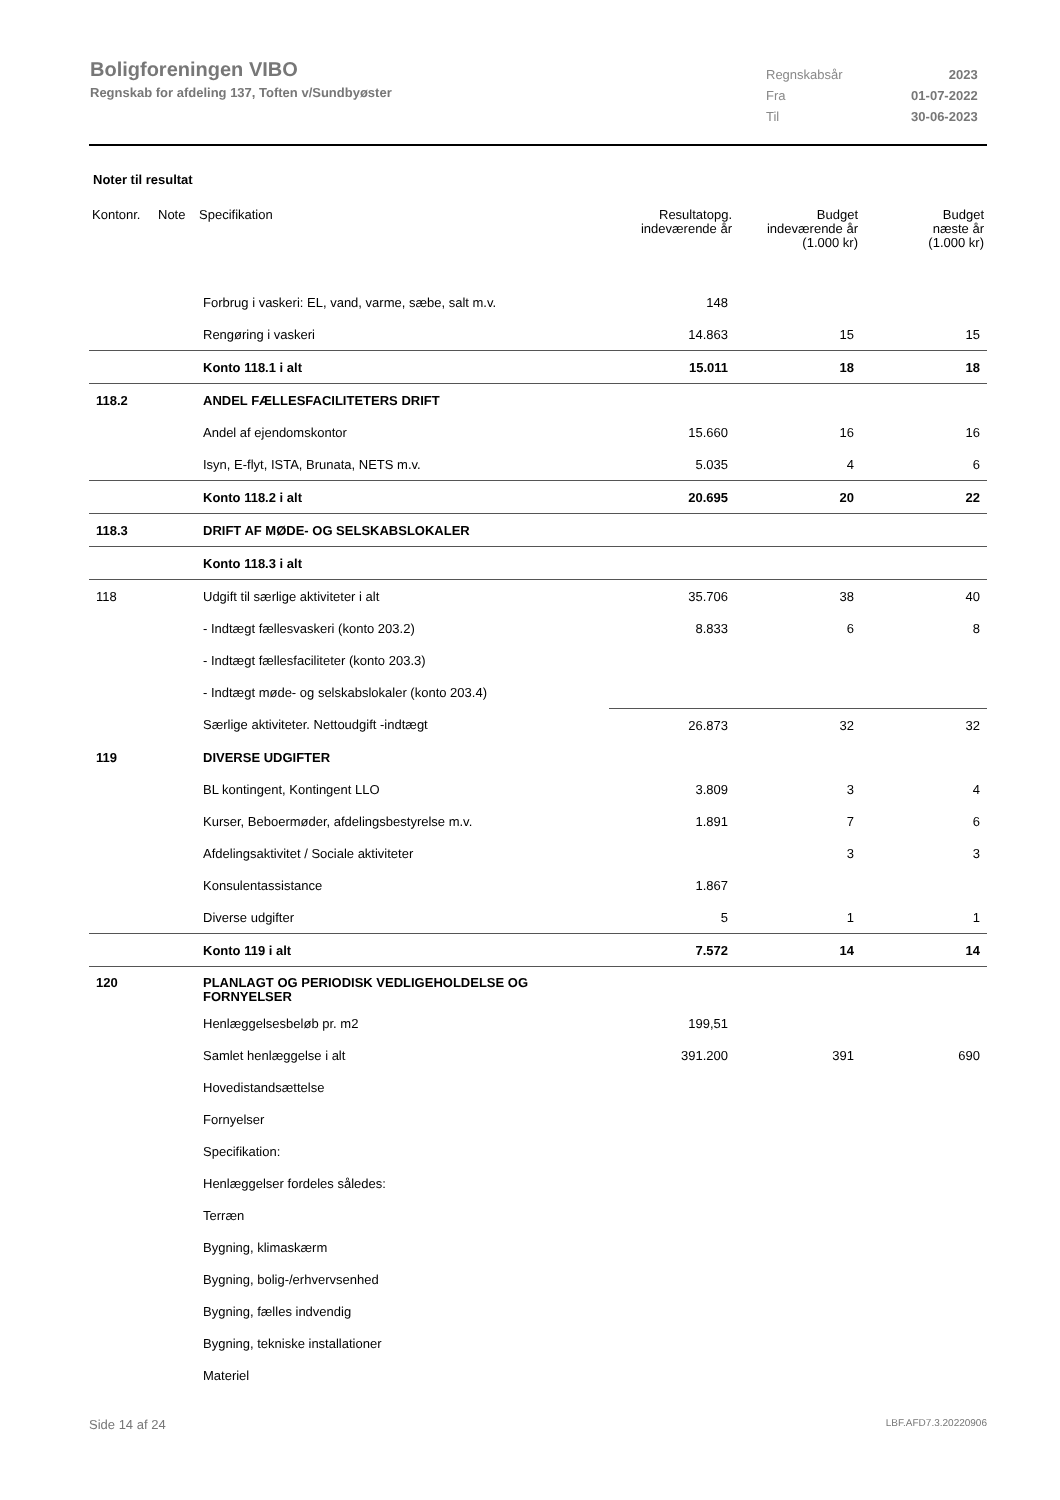Boligforeningen VIBO
Regnskab for afdeling 137, Toften v/Sundbyøster
| Regnskabsår | 2023 |
| Fra | 01-07-2022 |
| Til | 30-06-2023 |
Noter til resultat
| Kontonr. | Note | Specifikation | Resultatopg. indeværende år | Budget indeværende år (1.000 kr) | Budget næste år (1.000 kr) |
| --- | --- | --- | --- | --- | --- |
| | | Forbrug i vaskeri: EL, vand, varme, sæbe, salt m.v. | 148 | | |
| | | Rengøring i vaskeri | 14.863 | 15 | 15 |
| | | Konto 118.1 i alt | 15.011 | 18 | 18 |
| 118.2 | | ANDEL FÆLLESFACILITETERS DRIFT | | | |
| | | Andel af ejendomskontor | 15.660 | 16 | 16 |
| | | Isyn, E-flyt, ISTA, Brunata, NETS m.v. | 5.035 | 4 | 6 |
| | | Konto 118.2 i alt | 20.695 | 20 | 22 |
| 118.3 | | DRIFT AF MØDE- OG SELSKABSLOKALER | | | |
| | | Konto 118.3 i alt | | | |
| 118 | | Udgift til særlige aktiviteter i alt | 35.706 | 38 | 40 |
| | | - Indtægt fællesvaskeri (konto 203.2) | 8.833 | 6 | 8 |
| | | - Indtægt fællesfaciliteter (konto 203.3) | | | |
| | | - Indtægt møde- og selskabslokaler (konto 203.4) | | | |
| | | Særlige aktiviteter. Nettoudgift -indtægt | 26.873 | 32 | 32 |
| 119 | | DIVERSE UDGIFTER | | | |
| | | BL kontingent, Kontingent LLO | 3.809 | 3 | 4 |
| | | Kurser, Beboermøder, afdelingsbestyrelse m.v. | 1.891 | 7 | 6 |
| | | Afdelingsaktivitet / Sociale aktiviteter | | 3 | 3 |
| | | Konsulentassistance | 1.867 | | |
| | | Diverse udgifter | 5 | 1 | 1 |
| | | Konto 119 i alt | 7.572 | 14 | 14 |
| 120 | | PLANLAGT OG PERIODISK VEDLIGEHOLDELSE OG FORNYELSER | | | |
| | | Henlæggelsesbeløb pr. m2 | 199,51 | | |
| | | Samlet henlæggelse i alt | 391.200 | 391 | 690 |
| | | Hovedistandsættelse | | | |
| | | Fornyelser | | | |
| | | Specifikation: | | | |
| | | Henlæggelser fordeles således: | | | |
| | | Terræn | | | |
| | | Bygning, klimaskærm | | | |
| | | Bygning, bolig-/erhvervsenhed | | | |
| | | Bygning, fælles indvendig | | | |
| | | Bygning, tekniske installationer | | | |
| | | Materiel | | | |
Side 14 af 24 LBF.AFD7.3.20220906